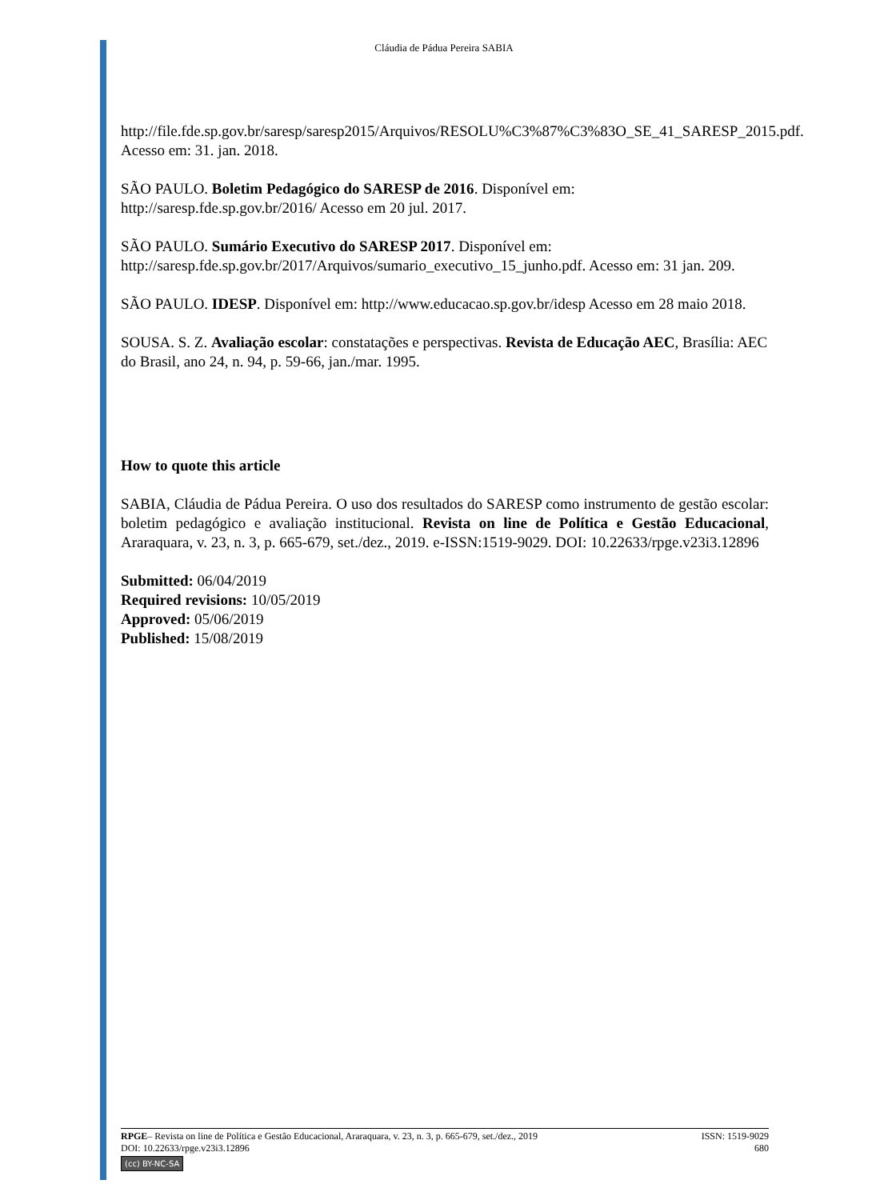Cláudia de Pádua Pereira SABIA
http://file.fde.sp.gov.br/saresp/saresp2015/Arquivos/RESOLU%C3%87%C3%83O_SE_41_SARESP_2015.pdf. Acesso em: 31. jan. 2018.
SÃO PAULO. Boletim Pedagógico do SARESP de 2016. Disponível em:
http://saresp.fde.sp.gov.br/2016/ Acesso em 20 jul. 2017.
SÃO PAULO. Sumário Executivo do SARESP 2017. Disponível em:
http://saresp.fde.sp.gov.br/2017/Arquivos/sumario_executivo_15_junho.pdf. Acesso em: 31 jan. 209.
SÃO PAULO. IDESP. Disponível em: http://www.educacao.sp.gov.br/idesp Acesso em 28 maio 2018.
SOUSA. S. Z. Avaliação escolar: constatações e perspectivas. Revista de Educação AEC, Brasília: AEC do Brasil, ano 24, n. 94, p. 59-66, jan./mar. 1995.
How to quote this article
SABIA, Cláudia de Pádua Pereira. O uso dos resultados do SARESP como instrumento de gestão escolar: boletim pedagógico e avaliação institucional. Revista on line de Política e Gestão Educacional, Araraquara, v. 23, n. 3, p. 665-679, set./dez., 2019. e-ISSN:1519-9029. DOI: 10.22633/rpge.v23i3.12896
Submitted: 06/04/2019
Required revisions: 10/05/2019
Approved: 05/06/2019
Published: 15/08/2019
RPGE– Revista on line de Política e Gestão Educacional, Araraquara, v. 23, n. 3, p. 665-679, set./dez., 2019 ISSN: 1519-9029
DOI: 10.22633/rpge.v23i3.12896 680
(cc) BY-NC-SA